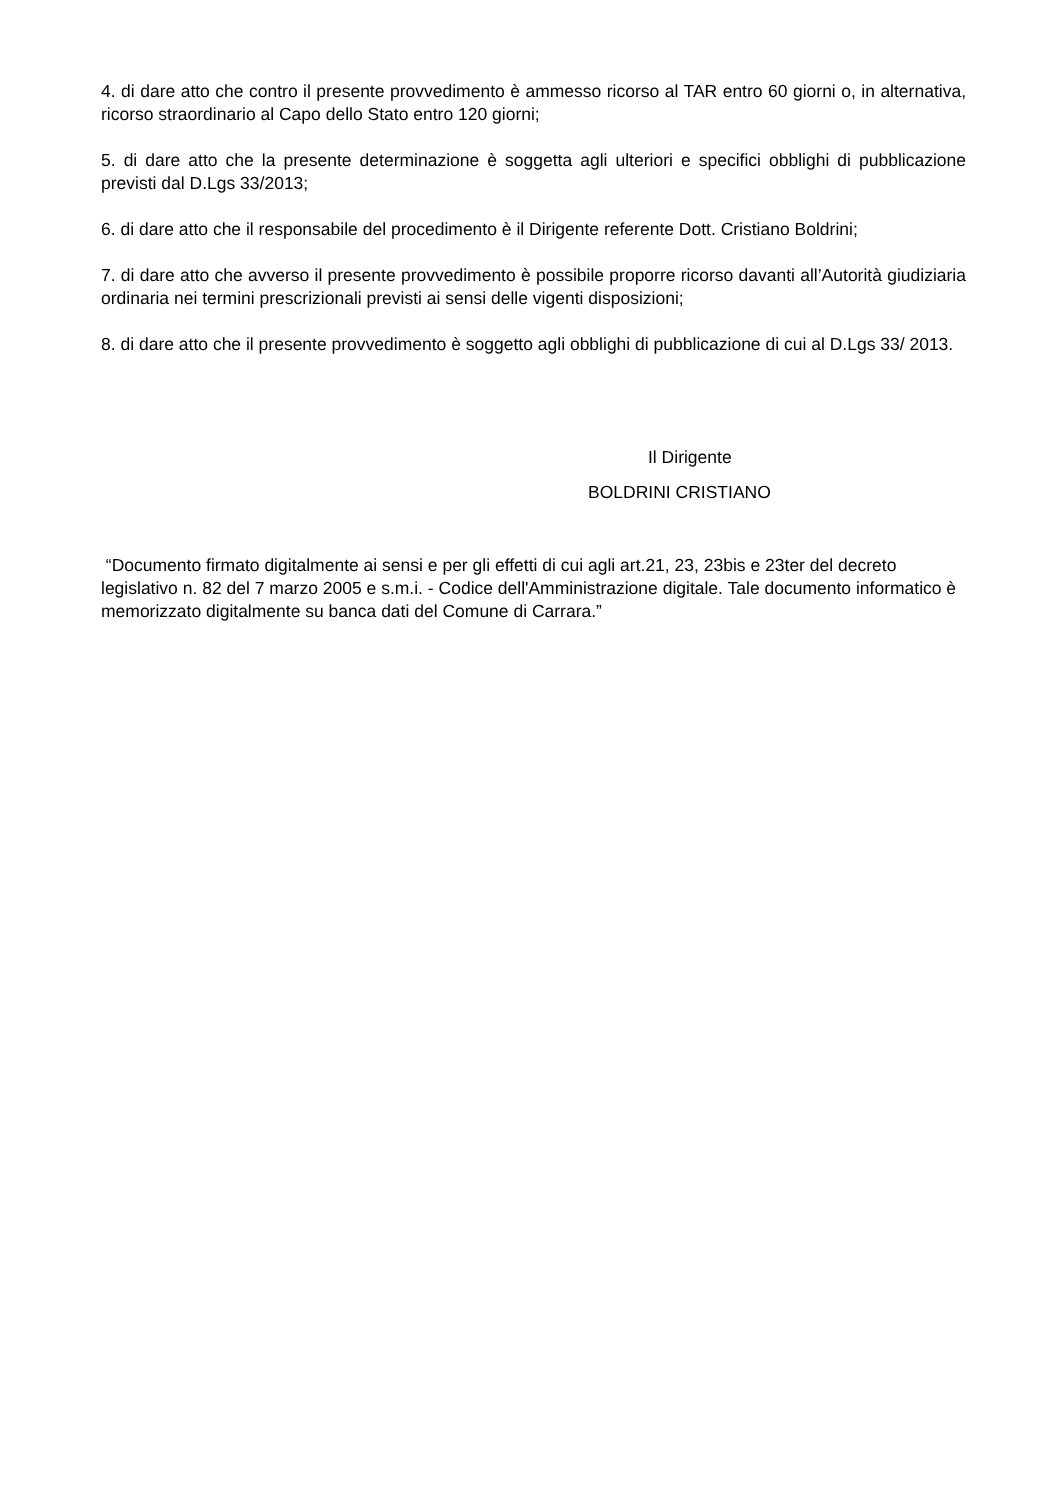4. di dare atto che contro il presente provvedimento è ammesso ricorso al TAR entro 60 giorni o, in alternativa, ricorso straordinario al Capo dello Stato entro 120 giorni;
5. di dare atto che la presente determinazione è soggetta agli ulteriori e specifici obblighi di pubblicazione previsti dal D.Lgs 33/2013;
6. di dare atto che il responsabile del procedimento è il Dirigente referente Dott. Cristiano Boldrini;
7. di dare atto che avverso il presente provvedimento è possibile proporre ricorso davanti all’Autorità giudiziaria ordinaria nei termini prescrizionali previsti ai sensi delle vigenti disposizioni;
8. di dare atto che il presente provvedimento è soggetto agli obblighi di pubblicazione di cui al D.Lgs 33/ 2013.
Il Dirigente
BOLDRINI CRISTIANO
“Documento firmato digitalmente ai sensi e per gli effetti di cui agli art.21, 23, 23bis e 23ter del decreto legislativo n. 82 del 7 marzo 2005 e s.m.i. - Codice dell'Amministrazione digitale. Tale documento informatico è memorizzato digitalmente su banca dati del Comune di Carrara.”